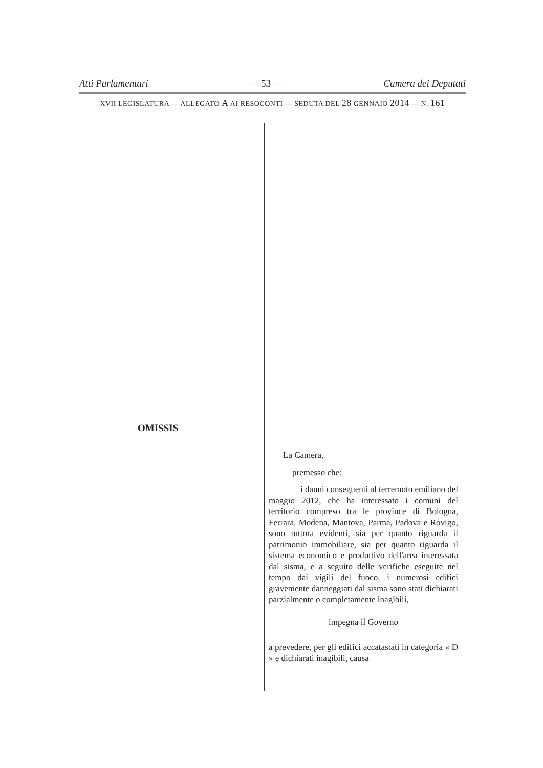Atti Parlamentari — 53 — Camera dei Deputati
XVII LEGISLATURA — ALLEGATO A AI RESOCONTI — SEDUTA DEL 28 GENNAIO 2014 — N. 161
OMISSIS
La Camera,
premesso che:
i danni conseguenti al terremoto emiliano del maggio 2012, che ha interessato i comuni del territorio compreso tra le province di Bologna, Ferrara, Modena, Mantova, Parma, Padova e Rovigo, sono tuttora evidenti, sia per quanto riguarda il patrimonio immobiliare, sia per quanto riguarda il sistema economico e produttivo dell'area interessata dal sisma, e a seguito delle verifiche eseguite nel tempo dai vigili del fuoco, i numerosi edifici gravemente danneggiati dal sisma sono stati dichiarati parzialmente o completamente inagibili,
impegna il Governo
a prevedere, per gli edifici accatastati in categoria « D » e dichiarati inagibili, causa